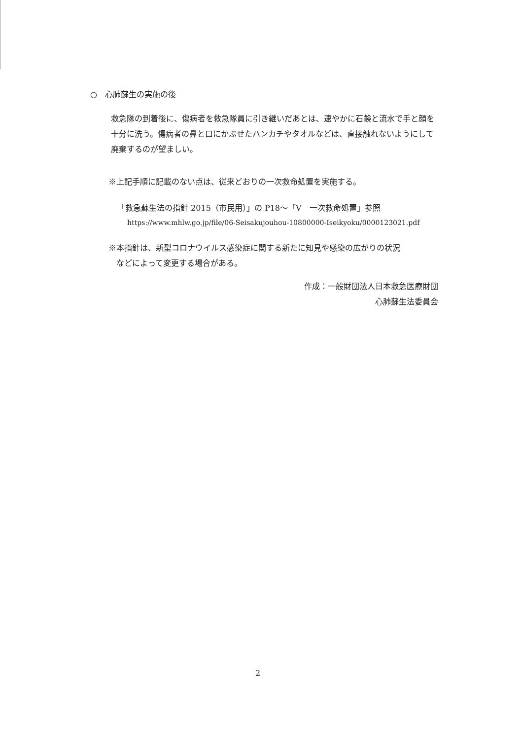○　心肺蘇生の実施の後
救急隊の到着後に、傷病者を救急隊員に引き継いだあとは、速やかに石鹸と流水で手と顔を十分に洗う。傷病者の鼻と口にかぶせたハンカチやタオルなどは、直接触れないようにして廃棄するのが望ましい。
※上記手順に記載のない点は、従来どおりの一次救命処置を実施する。
「救急蘇生法の指針 2015（市民用）」の P18～「Ⅴ　一次救命処置」参照
https://www.mhlw.go.jp/file/06-Seisakujouhou-10800000-Iseikyoku/0000123021.pdf
※本指針は、新型コロナウイルス感染症に関する新たに知見や感染の広がりの状況
　などによって変更する場合がある。
作成：一般財団法人日本救急医療財団
心肺蘇生法委員会
2